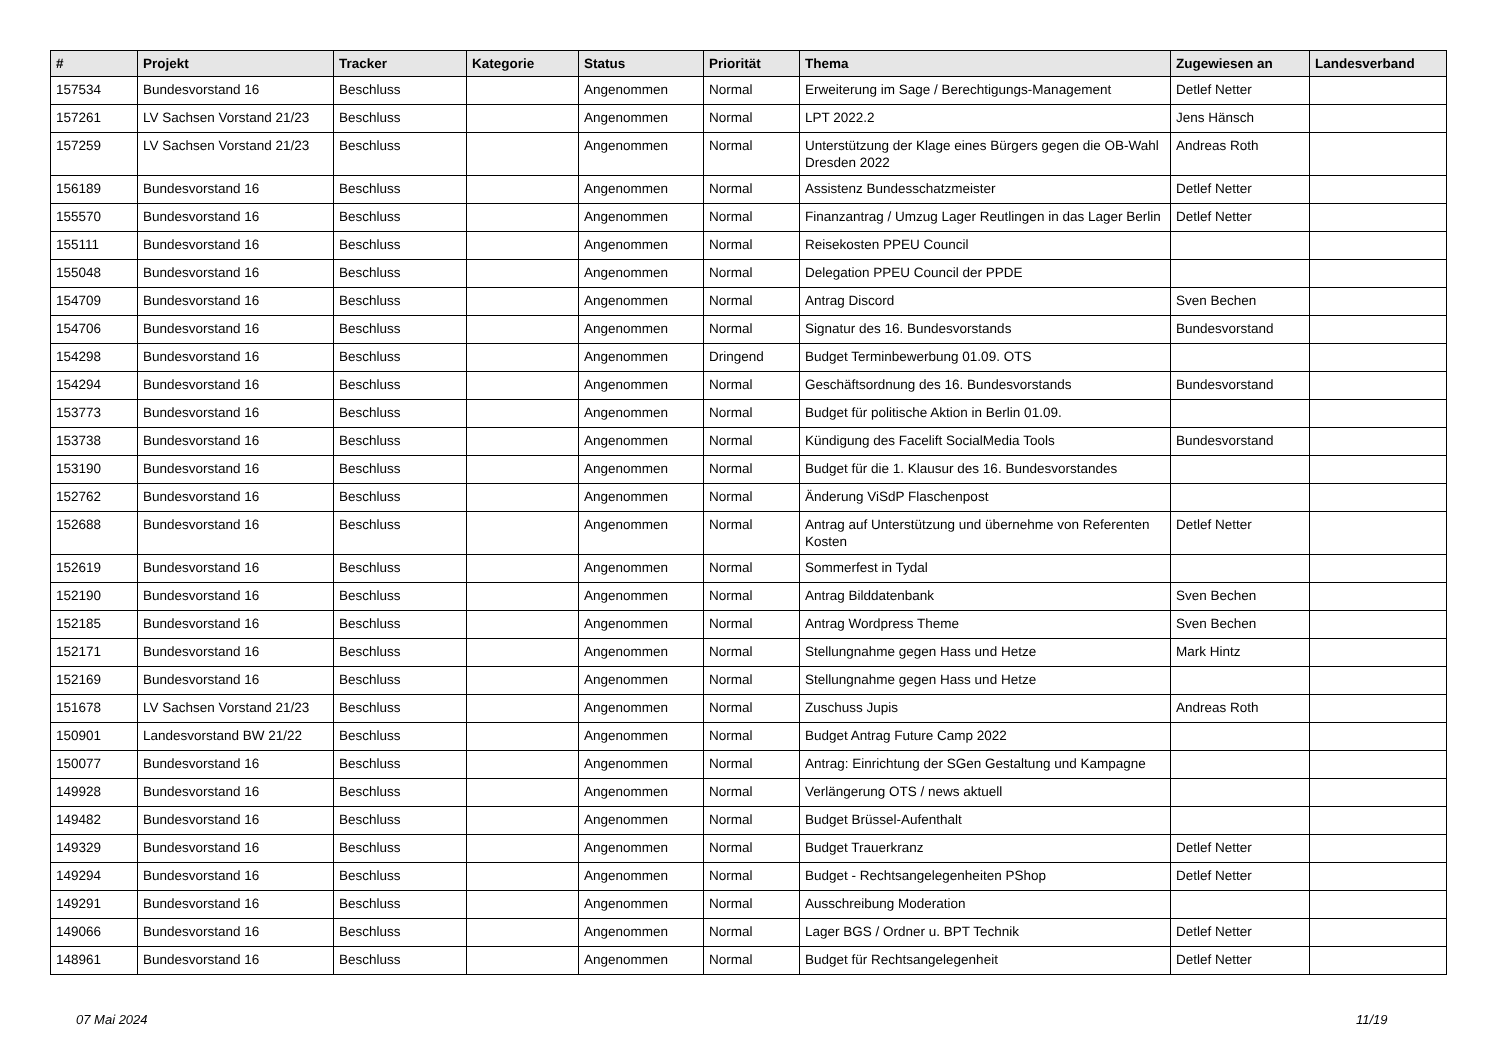| # | Projekt | Tracker | Kategorie | Status | Priorität | Thema | Zugewiesen an | Landesverband |
| --- | --- | --- | --- | --- | --- | --- | --- | --- |
| 157534 | Bundesvorstand 16 | Beschluss | | Angenommen | Normal | Erweiterung im Sage / Berechtigungs-Management | Detlef Netter | |
| 157261 | LV Sachsen Vorstand 21/23 | Beschluss | | Angenommen | Normal | LPT 2022.2 | Jens Hänsch | |
| 157259 | LV Sachsen Vorstand 21/23 | Beschluss | | Angenommen | Normal | Unterstützung der Klage eines Bürgers gegen die OB-Wahl Dresden 2022 | Andreas Roth | |
| 156189 | Bundesvorstand 16 | Beschluss | | Angenommen | Normal | Assistenz Bundesschatzmeister | Detlef Netter | |
| 155570 | Bundesvorstand 16 | Beschluss | | Angenommen | Normal | Finanzantrag / Umzug Lager Reutlingen in das Lager Berlin | Detlef Netter | |
| 155111 | Bundesvorstand 16 | Beschluss | | Angenommen | Normal | Reisekosten PPEU Council | | |
| 155048 | Bundesvorstand 16 | Beschluss | | Angenommen | Normal | Delegation PPEU Council der PPDE | | |
| 154709 | Bundesvorstand 16 | Beschluss | | Angenommen | Normal | Antrag Discord | Sven Bechen | |
| 154706 | Bundesvorstand 16 | Beschluss | | Angenommen | Normal | Signatur des 16. Bundesvorstands | Bundesvorstand | |
| 154298 | Bundesvorstand 16 | Beschluss | | Angenommen | Dringend | Budget Terminbewerbung 01.09. OTS | | |
| 154294 | Bundesvorstand 16 | Beschluss | | Angenommen | Normal | Geschäftsordnung des 16. Bundesvorstands | Bundesvorstand | |
| 153773 | Bundesvorstand 16 | Beschluss | | Angenommen | Normal | Budget für politische Aktion in Berlin 01.09. | | |
| 153738 | Bundesvorstand 16 | Beschluss | | Angenommen | Normal | Kündigung des Facelift SocialMedia Tools | Bundesvorstand | |
| 153190 | Bundesvorstand 16 | Beschluss | | Angenommen | Normal | Budget für die 1. Klausur des 16. Bundesvorstandes | | |
| 152762 | Bundesvorstand 16 | Beschluss | | Angenommen | Normal | Änderung ViSdP Flaschenpost | | |
| 152688 | Bundesvorstand 16 | Beschluss | | Angenommen | Normal | Antrag auf Unterstützung und übernehme von Referenten Kosten | Detlef Netter | |
| 152619 | Bundesvorstand 16 | Beschluss | | Angenommen | Normal | Sommerfest in Tydal | | |
| 152190 | Bundesvorstand 16 | Beschluss | | Angenommen | Normal | Antrag Bilddatenbank | Sven Bechen | |
| 152185 | Bundesvorstand 16 | Beschluss | | Angenommen | Normal | Antrag Wordpress Theme | Sven Bechen | |
| 152171 | Bundesvorstand 16 | Beschluss | | Angenommen | Normal | Stellungnahme gegen Hass und Hetze | Mark Hintz | |
| 152169 | Bundesvorstand 16 | Beschluss | | Angenommen | Normal | Stellungnahme gegen Hass und Hetze | | |
| 151678 | LV Sachsen Vorstand 21/23 | Beschluss | | Angenommen | Normal | Zuschuss Jupis | Andreas Roth | |
| 150901 | Landesvorstand BW 21/22 | Beschluss | | Angenommen | Normal | Budget Antrag Future Camp 2022 | | |
| 150077 | Bundesvorstand 16 | Beschluss | | Angenommen | Normal | Antrag: Einrichtung der SGen Gestaltung und Kampagne | | |
| 149928 | Bundesvorstand 16 | Beschluss | | Angenommen | Normal | Verlängerung OTS / news aktuell | | |
| 149482 | Bundesvorstand 16 | Beschluss | | Angenommen | Normal | Budget Brüssel-Aufenthalt | | |
| 149329 | Bundesvorstand 16 | Beschluss | | Angenommen | Normal | Budget Trauerkranz | Detlef Netter | |
| 149294 | Bundesvorstand 16 | Beschluss | | Angenommen | Normal | Budget - Rechtsangelegenheiten PShop | Detlef Netter | |
| 149291 | Bundesvorstand 16 | Beschluss | | Angenommen | Normal | Ausschreibung Moderation | | |
| 149066 | Bundesvorstand 16 | Beschluss | | Angenommen | Normal | Lager BGS / Ordner u. BPT Technik | Detlef Netter | |
| 148961 | Bundesvorstand 16 | Beschluss | | Angenommen | Normal | Budget für Rechtsangelegenheit | Detlef Netter | |
07 Mai 2024 11/19